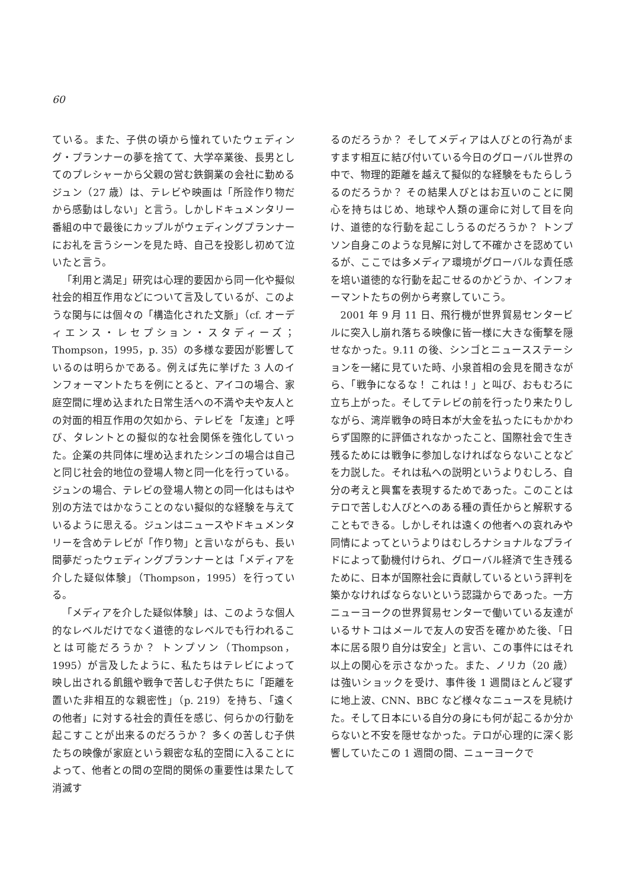60
ている。また、子供の頃から憧れていたウェディング・プランナーの夢を捨てて、大学卒業後、長男としてのプレシャーから父親の営む鉄鋼業の会社に勤めるジュン（27 歳）は、テレビや映画は「所詮作り物だから感動はしない」と言う。しかしドキュメンタリー番組の中で最後にカップルがウェディングプランナーにお礼を言うシーンを見た時、自己を投影し初めて泣いたと言う。
「利用と満足」研究は心理的要因から同一化や擬似社会的相互作用などについて言及しているが、このような関与には個々の「構造化された文脈」（cf. オーディエンス・レセプション・スタディーズ；Thompson，1995，p. 35）の多様な要因が影響しているのは明らかである。例えば先に挙げた 3 人のインフォーマントたちを例にとると、アイコの場合、家庭空間に埋め込まれた日常生活への不満や夫や友人との対面的相互作用の欠如から、テレビを「友達」と呼び、タレントとの擬似的な社会関係を強化していった。企業の共同体に埋め込まれたシンゴの場合は自己と同じ社会的地位の登場人物と同一化を行っている。ジュンの場合、テレビの登場人物との同一化はもはや別の方法ではかなうことのない擬似的な経験を与えているように思える。ジュンはニュースやドキュメンタリーを含めテレビが「作り物」と言いながらも、長い間夢だったウェディングプランナーとは「メディアを介した疑似体験」（Thompson，1995）を行っている。
「メディアを介した疑似体験」は、このような個人的なレベルだけでなく道徳的なレベルでも行われることは可能だろうか？ トンプソン（Thompson，1995）が言及したように、私たちはテレビによって映し出される飢餓や戦争で苦しむ子供たちに「距離を置いた非相互的な親密性」（p. 219）を持ち、「遠くの他者」に対する社会的責任を感じ、何らかの行動を起こすことが出来るのだろうか？ 多くの苦しむ子供たちの映像が家庭という親密な私的空間に入ることによって、他者との間の空間的関係の重要性は果たして消滅す
るのだろうか？ そしてメディアは人びとの行為がますます相互に結び付いている今日のグローバル世界の中で、物理的距離を越えて擬似的な経験をもたらしうるのだろうか？ その結果人びとはお互いのことに関心を持ちはじめ、地球や人類の運命に対して目を向け、道徳的な行動を起こしうるのだろうか？ トンプソン自身このような見解に対して不確かさを認めているが、ここでは多メディア環境がグローバルな責任感を培い道徳的な行動を起こせるのかどうか、インフォーマントたちの例から考察していこう。
2001 年 9 月 11 日、飛行機が世界貿易センタービルに突入し崩れ落ちる映像に皆一様に大きな衝撃を隠せなかった。9.11 の後、シンゴとニュースステーションを一緒に見ていた時、小泉首相の会見を聞きながら、「戦争になるな！ これは！」と叫び、おもむろに立ち上がった。そしてテレビの前を行ったり来たりしながら、湾岸戦争の時日本が大金を払ったにもかかわらず国際的に評価されなかったこと、国際社会で生き残るためには戦争に参加しなければならないことなどを力説した。それは私への説明というよりむしろ、自分の考えと興奮を表現するためであった。このことはテロで苦しむ人びとへのある種の責任からと解釈することもできる。しかしそれは遠くの他者への哀れみや同情によってというよりはむしろナショナルなプライドによって動機付けられ、グローバル経済で生き残るために、日本が国際社会に貢献しているという評判を築かなければならないという認識からであった。一方ニューヨークの世界貿易センターで働いている友達がいるサトコはメールで友人の安否を確かめた後、「日本に居る限り自分は安全」と言い、この事件にはそれ以上の関心を示さなかった。また、ノリカ（20 歳）は強いショックを受け、事件後 1 週間ほとんど寝ずに地上波、CNN、BBC など様々なニュースを見続けた。そして日本にいる自分の身にも何が起こるか分からないと不安を隠せなかった。テロが心理的に深く影響していたこの 1 週間の間、ニューヨークで